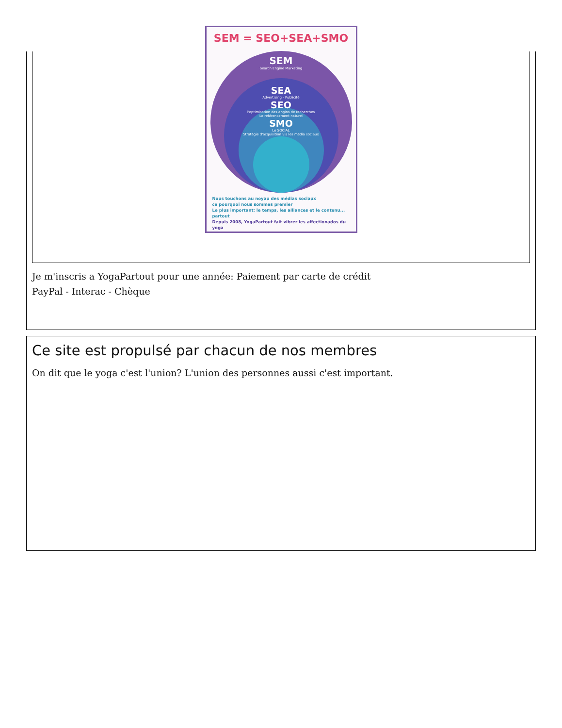SEM = SEO+SEA+SMO
SEM
Search Engine Marketing
SEA
Advertising - Publicité
SEO
l'optimisation des engins de recherches
Le référencement naturel
SMO
Le SOCIAL
Stratégie d'acquisition via les média sociaux
Nous touchons au noyau des médias sociaux
ce pourquoi nous sommes premier
Le plus important: le temps, les alliances et le contenu... partout
Depuis 2008, YogaPartout fait vibrer les affectionados du yoga
Je m'inscris a YogaPartout pour une année: Paiement par carte de crédit
PayPal - Interac - Chèque
Ce site est propulsé par chacun de nos membres
On dit que le yoga c'est l'union? L'union des personnes aussi c'est important.